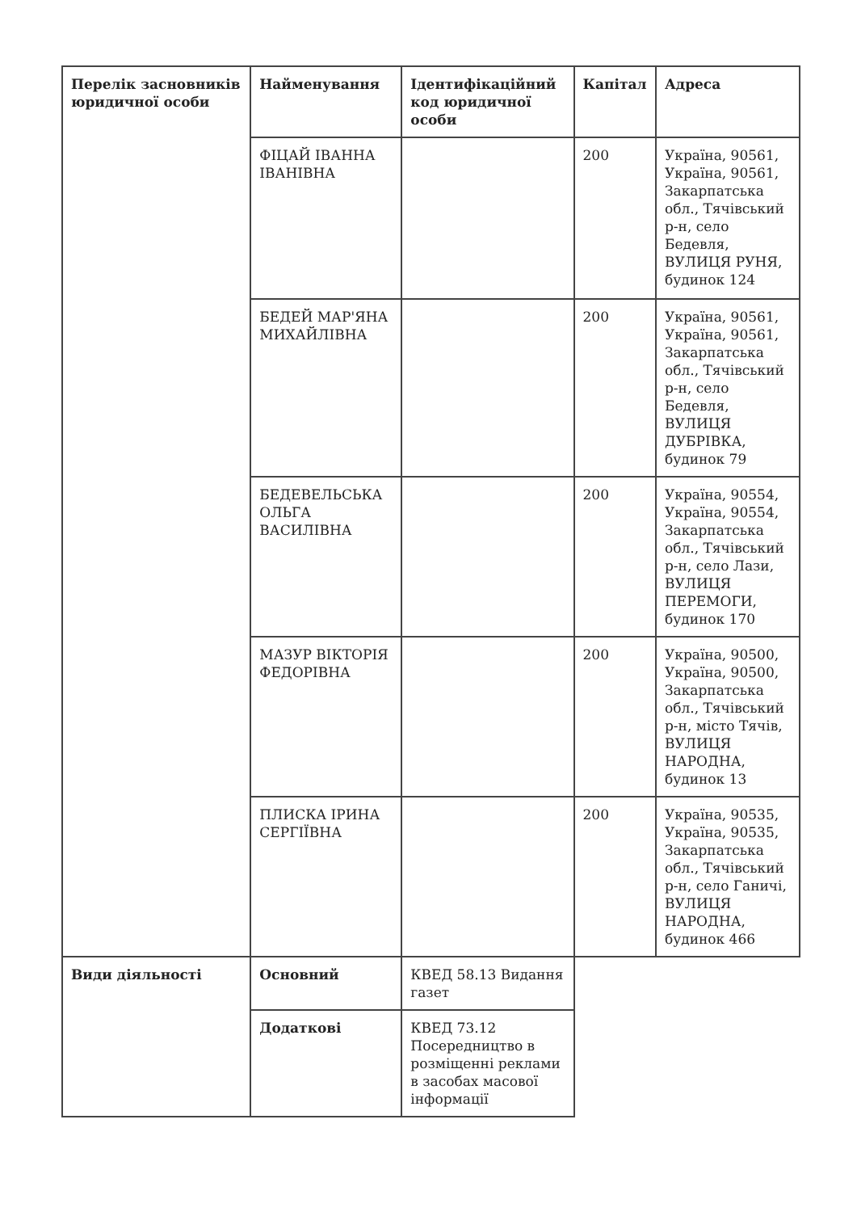| Перелік засновників юридичної особи | Найменування | Ідентифікаційний код юридичної особи | Капітал | Адреса |
| --- | --- | --- | --- | --- |
| | ФІЦАЙ ІВАННА ІВАНІВНА | | 200 | Україна, 90561, Україна, 90561, Закарпатська обл., Тячівський р-н, село Бедевля, ВУЛИЦЯ РУНЯ, будинок 124 |
| | БЕДЕЙ МАР'ЯНА МИХАЙЛІВНА | | 200 | Україна, 90561, Україна, 90561, Закарпатська обл., Тячівський р-н, село Бедевля, ВУЛИЦЯ ДУБРІВКА, будинок 79 |
| | БЕДЕВЕЛЬСЬКА ОЛЬГА ВАСИЛІВНА | | 200 | Україна, 90554, Україна, 90554, Закарпатська обл., Тячівський р-н, село Лази, ВУЛИЦЯ ПЕРЕМОГИ, будинок 170 |
| | МАЗУР ВІКТОРІЯ ФЕДОРІВНА | | 200 | Україна, 90500, Україна, 90500, Закарпатська обл., Тячівський р-н, місто Тячів, ВУЛИЦЯ НАРОДНА, будинок 13 |
| | ПЛИСКА ІРИНА СЕРГІЇВНА | | 200 | Україна, 90535, Україна, 90535, Закарпатська обл., Тячівський р-н, село Ганичі, ВУЛИЦЯ НАРОДНА, будинок 466 |
| Види діяльності | Основний | КВЕД 58.13 Видання газет | | |
| | Додаткові | КВЕД 73.12 Посередництво в розміщенні реклами в засобах масової інформації | | |